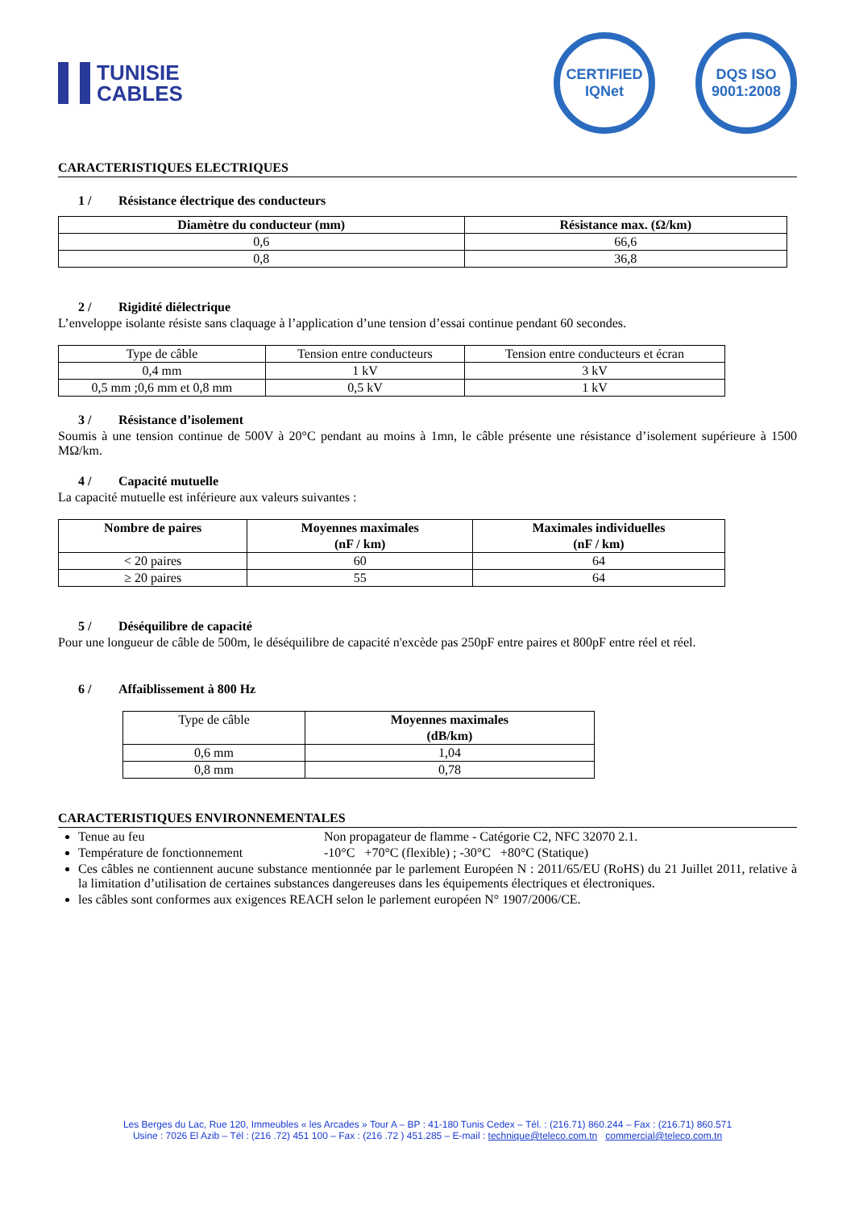TUNISIE
CABLES
CERTIFIED IQNet
DQS ISO 9001:2008
CARACTERISTIQUES ELECTRIQUES
1 / Résistance électrique des conducteurs
| Diamètre du conducteur (mm) | Résistance max. (Ω/km) |
| --- | --- |
| 0,6 | 66,6 |
| 0,8 | 36,8 |
2 / Rigidité diélectrique
L’enveloppe isolante résiste sans claquage à l’application d’une tension d’essai continue pendant 60 secondes.
| Type de câble | Tension entre conducteurs | Tension entre conducteurs et écran |
| 0,4 mm | 1 kV | 3 kV |
| 0,5 mm ;0,6 mm et 0,8 mm | 0,5 kV | 1 kV |
3 / Résistance d’isolement
Soumis à une tension continue de 500V à 20°C pendant au moins à 1mn, le câble présente une résistance d’isolement supérieure à 1500 MΩ/km.
4 / Capacité mutuelle
La capacité mutuelle est inférieure aux valeurs suivantes :
| Nombre de paires | Moyennes maximales (nF / km) | Maximales individuelles (nF / km) |
| --- | --- | --- |
| < 20 paires | 60 | 64 |
| ≥ 20 paires | 55 | 64 |
5 / Déséquilibre de capacité
Pour une longueur de câble de 500m, le déséquilibre de capacité n'excède pas 250pF entre paires et 800pF entre réel et réel.
6 / Affaiblissement à 800 Hz
| Type de câble | Moyennes maximales (dB/km) |
| 0,6 mm | 1,04 |
| 0,8 mm | 0,78 |
CARACTERISTIQUES ENVIRONNEMENTALES
Tenue au feu Non propagateur de flamme - Catégorie C2, NFC 32070 2.1.
Température de fonctionnement -10°C +70°C (flexible) ; -30°C +80°C (Statique)
Ces câbles ne contiennent aucune substance mentionnée par le parlement Européen N : 2011/65/EU (RoHS) du 21 Juillet 2011, relative à la limitation d’utilisation de certaines substances dangereuses dans les équipements électriques et électroniques.
les câbles sont conformes aux exigences REACH selon le parlement européen N° 1907/2006/CE.
Les Berges du Lac, Rue 120, Immeubles « les Arcades » Tour A – BP : 41-180 Tunis Cedex – Tél. : (216.71) 860.244 – Fax : (216.71) 860.571
Usine : 7026 El Azib – Tél : (216 .72) 451 100 – Fax : (216 .72 ) 451.285 – E-mail : technique@teleco.com.tn commercial@teleco.com.tn